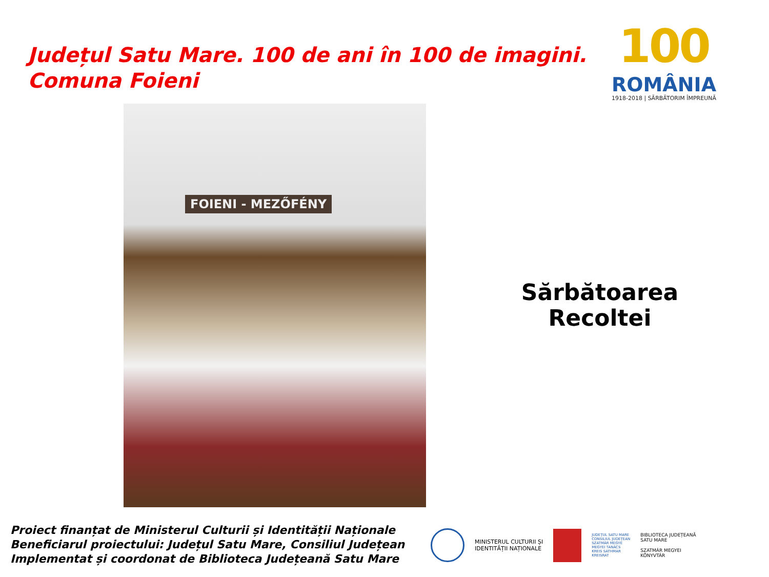Județul Satu Mare. 100 de ani în 100 de imagini.
Comuna Foieni
100
ROMÂNIA
1918-2018 | SĂRBĂTORIM ÎMPREUNĂ
FOIENI - MEZŐFÉNY
Sărbătoarea
Recoltei
Proiect finanțat de Ministerul Culturii și Identității Naționale
Beneficiarul proiectului: Județul Satu Mare, Consiliul Județean
Implementat și coordonat de Biblioteca Județeană Satu Mare
MINISTERUL CULTURII ȘI
IDENTITĂȚII NAȚIONALE
JUDEȚUL SATU MARE
CONSILIUL JUDEȚEAN
SZATMÁR MEGYE
MEGYEI TANÁCS
KREIS SATHMAR
KREISRAT
BIBLIOTECA JUDEȚEANĂ
SATU MARE
SZATMÁR MEGYEI
KÖNYVTÁR